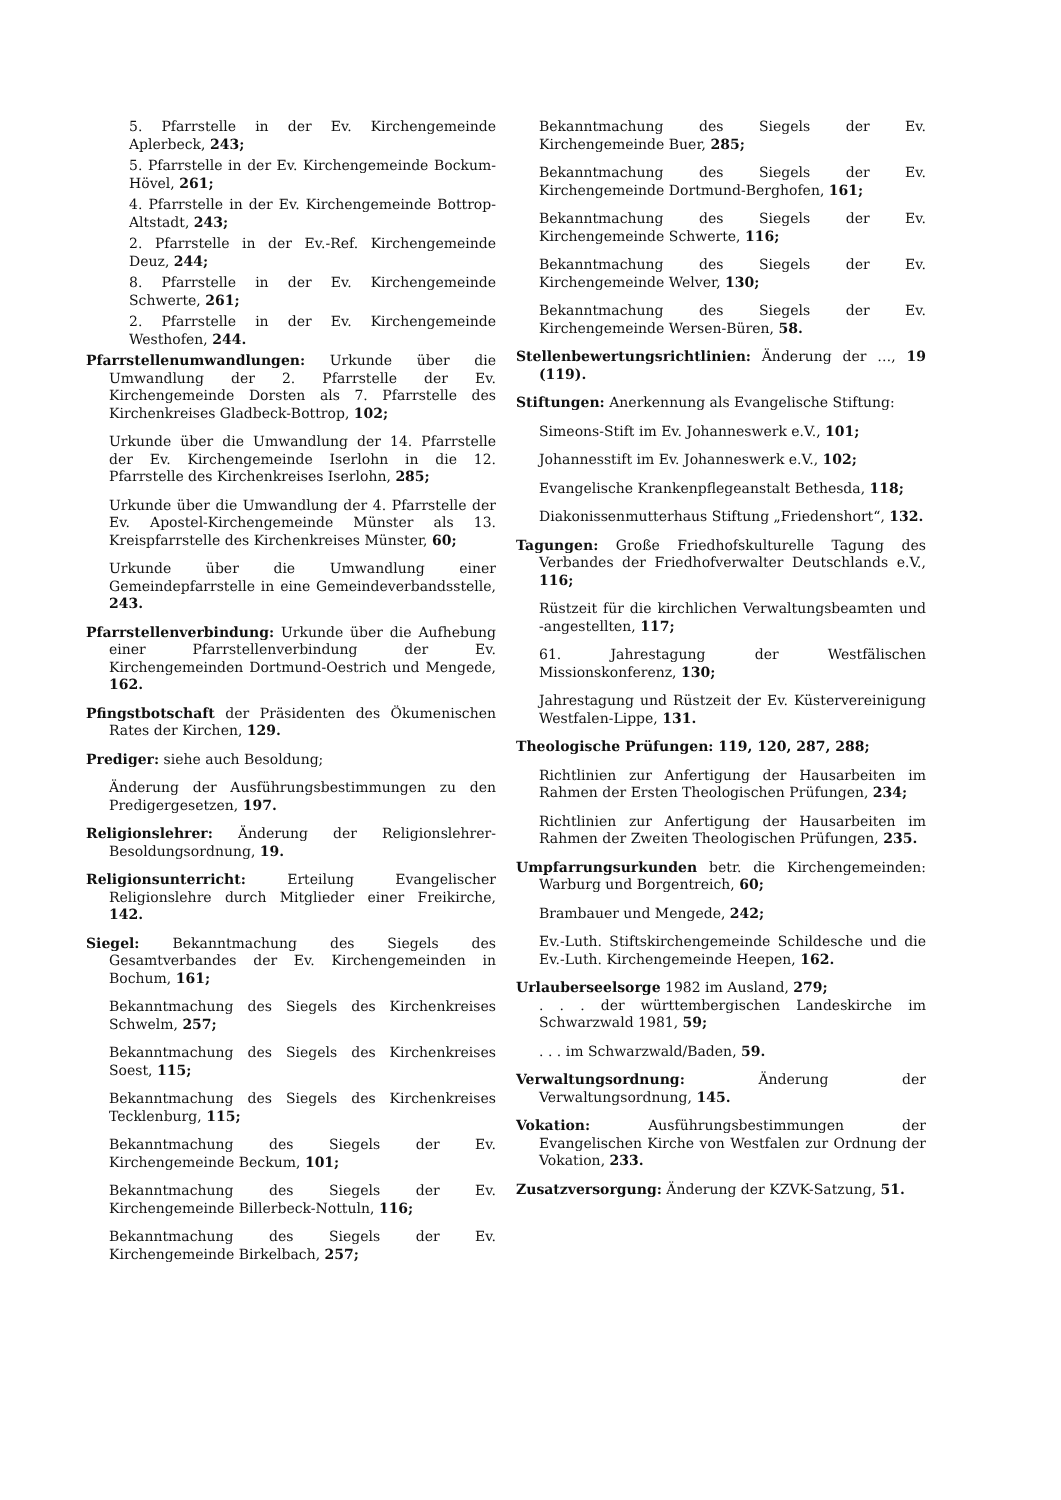5. Pfarrstelle in der Ev. Kirchengemeinde Aplerbeck, 243;
5. Pfarrstelle in der Ev. Kirchengemeinde Bockum-Hövel, 261;
4. Pfarrstelle in der Ev. Kirchengemeinde Bottrop-Altstadt, 243;
2. Pfarrstelle in der Ev.-Ref. Kirchengemeinde Deuz, 244;
8. Pfarrstelle in der Ev. Kirchengemeinde Schwerte, 261;
2. Pfarrstelle in der Ev. Kirchengemeinde Westhofen, 244.
Pfarrstellenumwandlungen: Urkunde über die Umwandlung der 2. Pfarrstelle der Ev. Kirchengemeinde Dorsten als 7. Pfarrstelle des Kirchenkreises Gladbeck-Bottrop, 102;
Urkunde über die Umwandlung der 14. Pfarrstelle der Ev. Kirchengemeinde Iserlohn in die 12. Pfarrstelle des Kirchenkreises Iserlohn, 285;
Urkunde über die Umwandlung der 4. Pfarrstelle der Ev. Apostel-Kirchengemeinde Münster als 13. Kreispfarrstelle des Kirchenkreises Münster, 60;
Urkunde über die Umwandlung einer Gemeindepfarrstelle in eine Gemeindeverbandsstelle, 243.
Pfarrstellenverbindung: Urkunde über die Aufhebung einer Pfarrstellenverbindung der Ev. Kirchengemeinden Dortmund-Oestrich und Mengede, 162.
Pfingstbotschaft der Präsidenten des Ökumenischen Rates der Kirchen, 129.
Prediger: siehe auch Besoldung;
Änderung der Ausführungsbestimmungen zu den Predigergesetzen, 197.
Religionslehrer: Änderung der Religionslehrer-Besoldungsordnung, 19.
Religionsunterricht: Erteilung Evangelischer Religionslehre durch Mitglieder einer Freikirche, 142.
Siegel: Bekanntmachung des Siegels des Gesamtverbandes der Ev. Kirchengemeinden in Bochum, 161;
Bekanntmachung des Siegels des Kirchenkreises Schwelm, 257;
Bekanntmachung des Siegels des Kirchenkreises Soest, 115;
Bekanntmachung des Siegels des Kirchenkreises Tecklenburg, 115;
Bekanntmachung des Siegels der Ev. Kirchengemeinde Beckum, 101;
Bekanntmachung des Siegels der Ev. Kirchengemeinde Billerbeck-Nottuln, 116;
Bekanntmachung des Siegels der Ev. Kirchengemeinde Birkelbach, 257;
Bekanntmachung des Siegels der Ev. Kirchengemeinde Buer, 285;
Bekanntmachung des Siegels der Ev. Kirchengemeinde Dortmund-Berghofen, 161;
Bekanntmachung des Siegels der Ev. Kirchengemeinde Schwerte, 116;
Bekanntmachung des Siegels der Ev. Kirchengemeinde Welver, 130;
Bekanntmachung des Siegels der Ev. Kirchengemeinde Wersen-Büren, 58.
Stellenbewertungsrichtlinien: Änderung der …, 19 (119).
Stiftungen: Anerkennung als Evangelische Stiftung:
Simeons-Stift im Ev. Johanneswerk e.V., 101;
Johannesstift im Ev. Johanneswerk e.V., 102;
Evangelische Krankenpflegeanstalt Bethesda, 118;
Diakonissenmutterhaus Stiftung „Friedenshort“, 132.
Tagungen: Große Friedhofskulturelle Tagung des Verbandes der Friedhofverwalter Deutschlands e.V., 116;
Rüstzeit für die kirchlichen Verwaltungsbeamten und -angestellten, 117;
61. Jahrestagung der Westfälischen Missionskonferenz, 130;
Jahrestagung und Rüstzeit der Ev. Küstervereinigung Westfalen-Lippe, 131.
Theologische Prüfungen: 119, 120, 287, 288;
Richtlinien zur Anfertigung der Hausarbeiten im Rahmen der Ersten Theologischen Prüfungen, 234;
Richtlinien zur Anfertigung der Hausarbeiten im Rahmen der Zweiten Theologischen Prüfungen, 235.
Umpfarrungsurkunden betr. die Kirchengemeinden: Warburg und Borgentreich, 60;
Brambauer und Mengede, 242;
Ev.-Luth. Stiftskirchengemeinde Schildesche und die Ev.-Luth. Kirchengemeinde Heepen, 162.
Urlauberseelsorge 1982 im Ausland, 279;
. . . der württembergischen Landeskirche im Schwarzwald 1981, 59;
. . . im Schwarzwald/Baden, 59.
Verwaltungsordnung: Änderung der Verwaltungsordnung, 145.
Vokation: Ausführungsbestimmungen der Evangelischen Kirche von Westfalen zur Ordnung der Vokation, 233.
Zusatzversorgung: Änderung der KZVK-Satzung, 51.